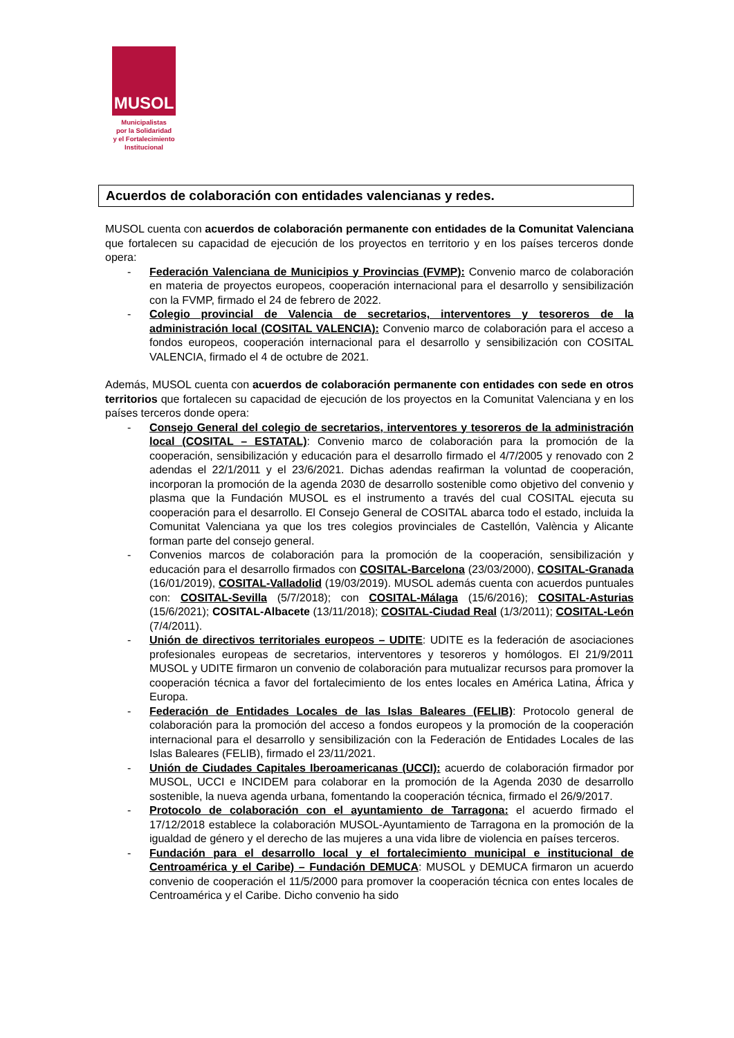MUSOL
Municipalistas
por la Solidaridad
y el Fortalecimiento
Institucional
Acuerdos de colaboración con entidades valencianas y redes.
MUSOL cuenta con acuerdos de colaboración permanente con entidades de la Comunitat Valenciana que fortalecen su capacidad de ejecución de los proyectos en territorio y en los países terceros donde opera:
- Federación Valenciana de Municipios y Provincias (FVMP): Convenio marco de colaboración en materia de proyectos europeos, cooperación internacional para el desarrollo y sensibilización con la FVMP, firmado el 24 de febrero de 2022.
- Colegio provincial de Valencia de secretarios, interventores y tesoreros de la administración local (COSITAL VALENCIA): Convenio marco de colaboración para el acceso a fondos europeos, cooperación internacional para el desarrollo y sensibilización con COSITAL VALENCIA, firmado el 4 de octubre de 2021.
Además, MUSOL cuenta con acuerdos de colaboración permanente con entidades con sede en otros territorios que fortalecen su capacidad de ejecución de los proyectos en la Comunitat Valenciana y en los países terceros donde opera:
- Consejo General del colegio de secretarios, interventores y tesoreros de la administración local (COSITAL – ESTATAL): Convenio marco de colaboración para la promoción de la cooperación, sensibilización y educación para el desarrollo firmado el 4/7/2005 y renovado con 2 adendas el 22/1/2011 y el 23/6/2021. Dichas adendas reafirman la voluntad de cooperación, incorporan la promoción de la agenda 2030 de desarrollo sostenible como objetivo del convenio y plasma que la Fundación MUSOL es el instrumento a través del cual COSITAL ejecuta su cooperación para el desarrollo. El Consejo General de COSITAL abarca todo el estado, incluida la Comunitat Valenciana ya que los tres colegios provinciales de Castellón, València y Alicante forman parte del consejo general.
- Convenios marcos de colaboración para la promoción de la cooperación, sensibilización y educación para el desarrollo firmados con COSITAL-Barcelona (23/03/2000), COSITAL-Granada (16/01/2019), COSITAL-Valladolid (19/03/2019). MUSOL además cuenta con acuerdos puntuales con: COSITAL-Sevilla (5/7/2018); con COSITAL-Málaga (15/6/2016); COSITAL-Asturias (15/6/2021); COSITAL-Albacete (13/11/2018); COSITAL-Ciudad Real (1/3/2011); COSITAL-León (7/4/2011).
- Unión de directivos territoriales europeos – UDITE: UDITE es la federación de asociaciones profesionales europeas de secretarios, interventores y tesoreros y homólogos. El 21/9/2011 MUSOL y UDITE firmaron un convenio de colaboración para mutualizar recursos para promover la cooperación técnica a favor del fortalecimiento de los entes locales en América Latina, África y Europa.
- Federación de Entidades Locales de las Islas Baleares (FELIB): Protocolo general de colaboración para la promoción del acceso a fondos europeos y la promoción de la cooperación internacional para el desarrollo y sensibilización con la Federación de Entidades Locales de las Islas Baleares (FELIB), firmado el 23/11/2021.
- Unión de Ciudades Capitales Iberoamericanas (UCCI): acuerdo de colaboración firmador por MUSOL, UCCI e INCIDEM para colaborar en la promoción de la Agenda 2030 de desarrollo sostenible, la nueva agenda urbana, fomentando la cooperación técnica, firmado el 26/9/2017.
- Protocolo de colaboración con el ayuntamiento de Tarragona: el acuerdo firmado el 17/12/2018 establece la colaboración MUSOL-Ayuntamiento de Tarragona en la promoción de la igualdad de género y el derecho de las mujeres a una vida libre de violencia en países terceros.
- Fundación para el desarrollo local y el fortalecimiento municipal e institucional de Centroamérica y el Caribe) – Fundación DEMUCA: MUSOL y DEMUCA firmaron un acuerdo convenio de cooperación el 11/5/2000 para promover la cooperación técnica con entes locales de Centroamérica y el Caribe. Dicho convenio ha sido